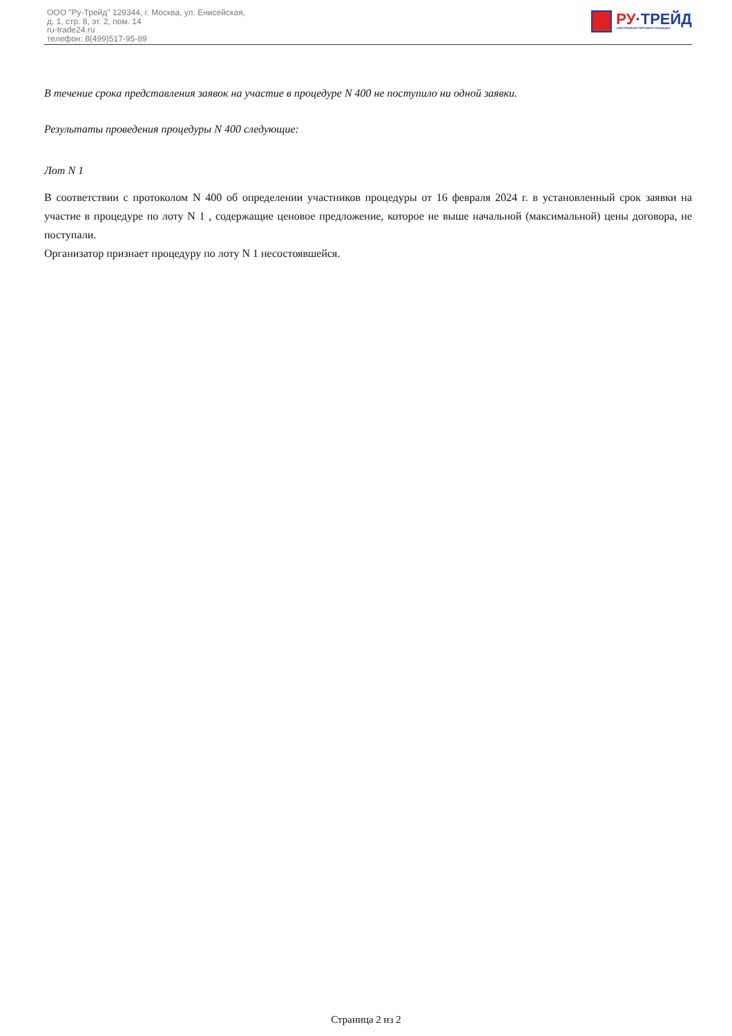ООО "Ру-Трейд" 129344, г. Москва, ул. Енисейская,
д. 1, стр. 8, эт. 2, пом. 14
ru-trade24.ru
телефон: 8(499)517-95-89
РУ·ТРЕЙД
ЭЛЕКТРОННАЯ ТОРГОВАЯ ПЛОЩАДКА
В течение срока представления заявок на участие в процедуре N 400 не поступило ни одной заявки.
Результаты проведения процедуры N 400 следующие:
Лот N 1
В соответствии с протоколом N 400 об определении участников процедуры от 16 февраля 2024 г. в установленный срок заявки на участие в процедуре по лоту N 1 , содержащие ценовое предложение, которое не выше начальной (максимальной) цены договора, не поступали.
Организатор признает процедуру по лоту N 1 несостоявшейся.
Страница 2 из 2